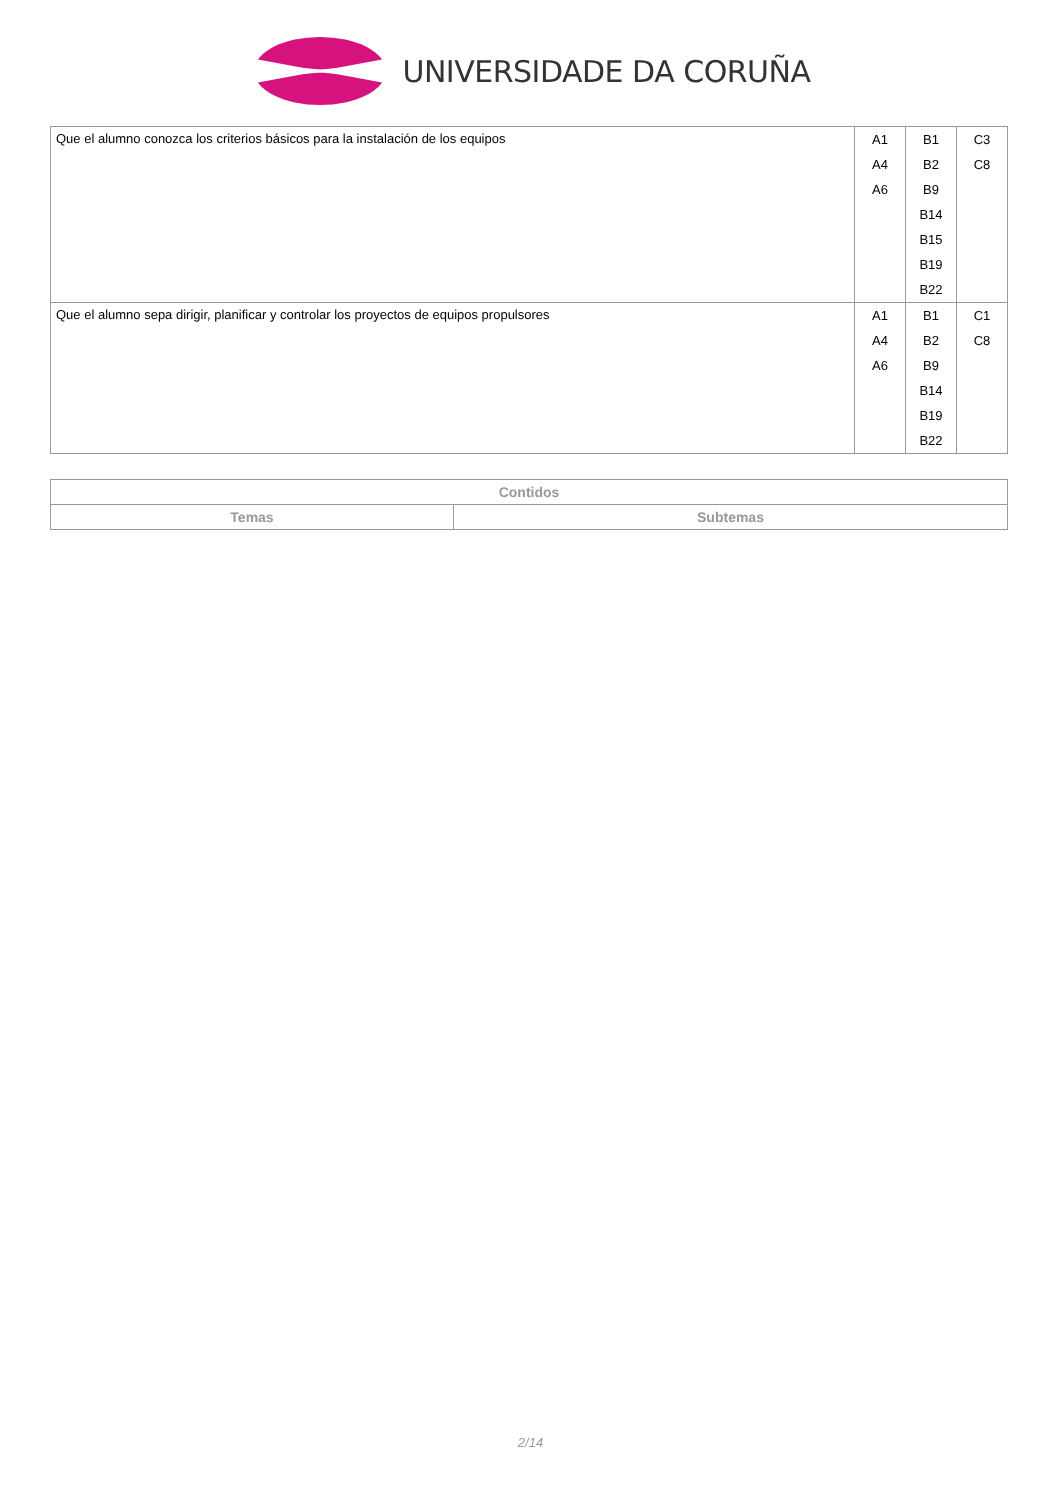UNIVERSIDADE DA CORUÑA
| Que el alumno conozca los criterios básicos para la instalación de los equipos | A1 A4 A6 | B1 B2 B9 B14 B15 B19 B22 | C3 C8 |
| Que el alumno sepa dirigir, planificar y controlar los proyectos de equipos propulsores | A1 A4 A6 | B1 B2 B9 B14 B19 B22 | C1 C8 |
| Contidos | |
| --- | --- |
| Temas | Subtemas |
2/14